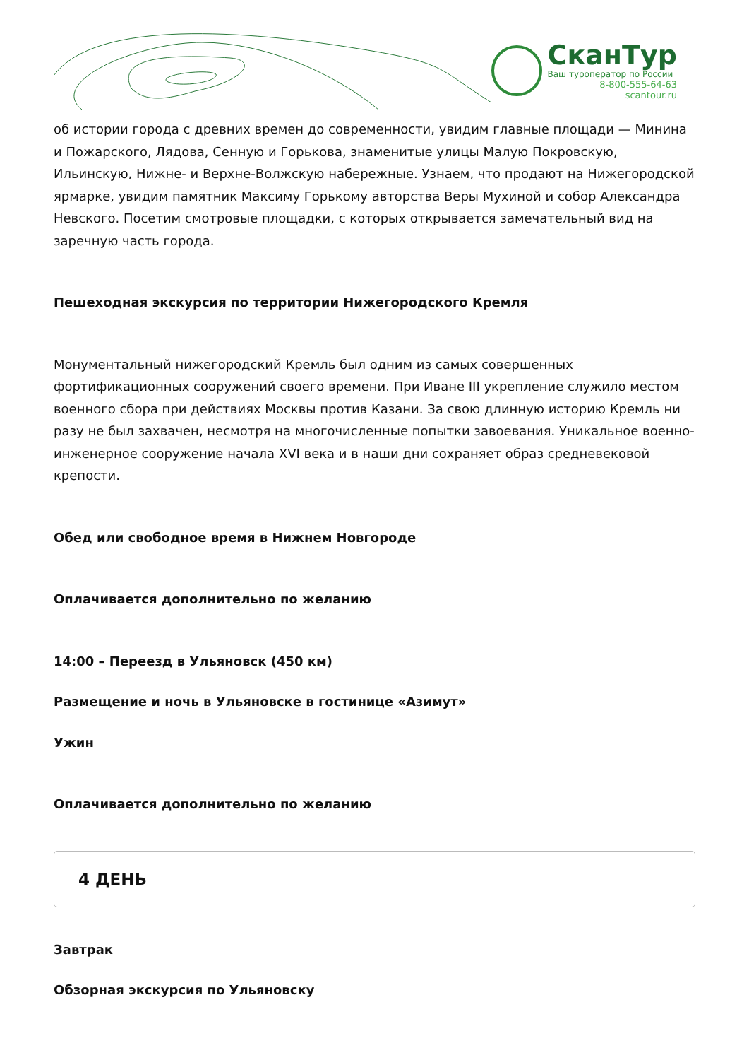СканТур
Ваш туроператор по России
8-800-555-64-63
scantour.ru
об истории города с древних времен до современности, увидим главные площади — Минина и Пожарского, Лядова, Сенную и Горькова, знаменитые улицы Малую Покровскую, Ильинскую, Нижне- и Верхне-Волжскую набережные. Узнаем, что продают на Нижегородской ярмарке, увидим памятник Максиму Горькому авторства Веры Мухиной и собор Александра Невского. Посетим смотровые площадки, с которых открывается замечательный вид на заречную часть города.
Пешеходная экскурсия по территории Нижегородского Кремля
Монументальный нижегородский Кремль был одним из самых совершенных фортификационных сооружений своего времени. При Иване III укрепление служило местом военного сбора при действиях Москвы против Казани. За свою длинную историю Кремль ни разу не был захвачен, несмотря на многочисленные попытки завоевания. Уникальное военно-инженерное сооружение начала XVI века и в наши дни сохраняет образ средневековой крепости.
Обед или свободное время в Нижнем Новгороде
Оплачивается дополнительно по желанию
14:00 – Переезд в Ульяновск (450 км)
Размещение и ночь в Ульяновске в гостинице «Азимут»
Ужин
Оплачивается дополнительно по желанию
4 ДЕНЬ
Завтрак
Обзорная экскурсия по Ульяновску